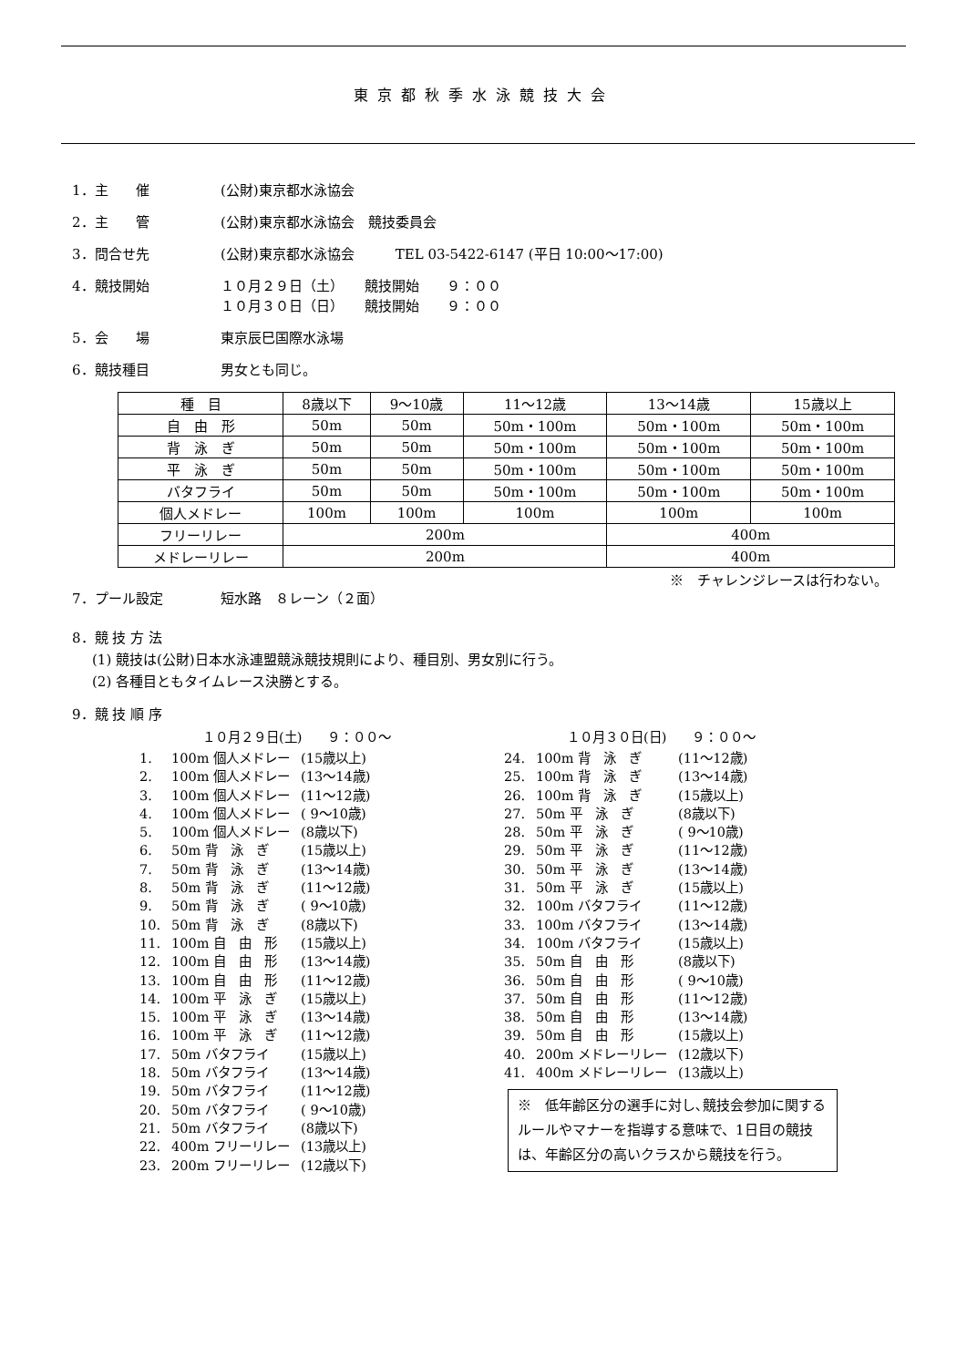東京都秋季水泳競技大会
1．主　　催 (公財)東京都水泳協会
2．主　　管 (公財)東京都水泳協会　競技委員会
3．問合せ先 (公財)東京都水泳協会　　　TEL 03-5422-6147 (平日 10:00～17:00)
4．競技開始 １０月２９日（土）　　競技開始　　９：００
１０月３０日（日）　　競技開始　　９：００
5．会　　場 東京辰巳国際水泳場
6．競技種目 男女とも同じ。
| 種 目 | 8歳以下 | 9～10歳 | 11～12歳 | 13～14歳 | 15歳以上 |
| --- | --- | --- | --- | --- | --- |
| 自 由 形 | 50m | 50m | 50m・100m | 50m・100m | 50m・100m |
| 背 泳 ぎ | 50m | 50m | 50m・100m | 50m・100m | 50m・100m |
| 平 泳 ぎ | 50m | 50m | 50m・100m | 50m・100m | 50m・100m |
| バタフライ | 50m | 50m | 50m・100m | 50m・100m | 50m・100m |
| 個人メドレー | 100m | 100m | 100m | 100m | 100m |
| フリーリレー | 200m | | | 400m | |
| メドレーリレー | 200m | | | 400m | |
※　チャレンジレースは行わない。
7．プール設定 短水路　８レーン（２面）
8．競 技 方 法
(1) 競技は(公財)日本水泳連盟競泳競技規則により、種目別、男女別に行う。
(2) 各種目ともタイムレース決勝とする。
9．競 技 順 序
１０月２９日(土)　　９：００～
| 1. | 100m 個人メドレー | (15歳以上) |
| 2. | 100m 個人メドレー | (13～14歳) |
| 3. | 100m 個人メドレー | (11～12歳) |
| 4. | 100m 個人メドレー | ( 9～10歳) |
| 5. | 100m 個人メドレー | (8歳以下) |
| 6. | 50m 背 泳 ぎ | (15歳以上) |
| 7. | 50m 背 泳 ぎ | (13～14歳) |
| 8. | 50m 背 泳 ぎ | (11～12歳) |
| 9. | 50m 背 泳 ぎ | ( 9～10歳) |
| 10. | 50m 背 泳 ぎ | (8歳以下) |
| 11. | 100m 自 由 形 | (15歳以上) |
| 12. | 100m 自 由 形 | (13～14歳) |
| 13. | 100m 自 由 形 | (11～12歳) |
| 14. | 100m 平 泳 ぎ | (15歳以上) |
| 15. | 100m 平 泳 ぎ | (13～14歳) |
| 16. | 100m 平 泳 ぎ | (11～12歳) |
| 17. | 50m バタフライ | (15歳以上) |
| 18. | 50m バタフライ | (13～14歳) |
| 19. | 50m バタフライ | (11～12歳) |
| 20. | 50m バタフライ | ( 9～10歳) |
| 21. | 50m バタフライ | (8歳以下) |
| 22. | 400m フリーリレー | (13歳以上) |
| 23. | 200m フリーリレー | (12歳以下) |
１０月３０日(日)　　９：００～
| 24. | 100m 背 泳 ぎ | (11～12歳) |
| 25. | 100m 背 泳 ぎ | (13～14歳) |
| 26. | 100m 背 泳 ぎ | (15歳以上) |
| 27. | 50m 平 泳 ぎ | (8歳以下) |
| 28. | 50m 平 泳 ぎ | ( 9～10歳) |
| 29. | 50m 平 泳 ぎ | (11～12歳) |
| 30. | 50m 平 泳 ぎ | (13～14歳) |
| 31. | 50m 平 泳 ぎ | (15歳以上) |
| 32. | 100m バタフライ | (11～12歳) |
| 33. | 100m バタフライ | (13～14歳) |
| 34. | 100m バタフライ | (15歳以上) |
| 35. | 50m 自 由 形 | (8歳以下) |
| 36. | 50m 自 由 形 | ( 9～10歳) |
| 37. | 50m 自 由 形 | (11～12歳) |
| 38. | 50m 自 由 形 | (13～14歳) |
| 39. | 50m 自 由 形 | (15歳以上) |
| 40. | 200m メドレーリレー | (12歳以下) |
| 41. | 400m メドレーリレー | (13歳以上) |
※　低年齢区分の選手に対し､競技会参加に関するルールやマナーを指導する意味で、1日目の競技は、年齢区分の高いクラスから競技を行う。